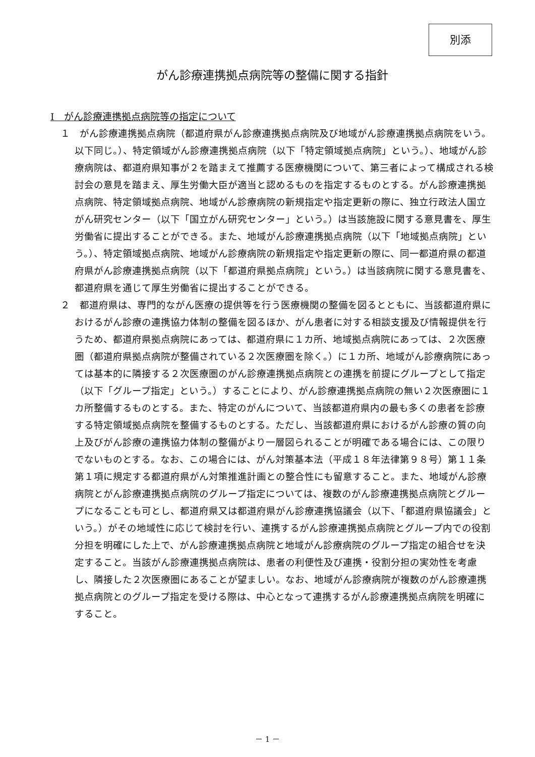別添
がん診療連携拠点病院等の整備に関する指針
Ⅰ　がん診療連携拠点病院等の指定について
１　がん診療連携拠点病院（都道府県がん診療連携拠点病院及び地域がん診療連携拠点病院をいう。以下同じ。）、特定領域がん診療連携拠点病院（以下「特定領域拠点病院」という。）、地域がん診療病院は、都道府県知事が２を踏まえて推薦する医療機関について、第三者によって構成される検討会の意見を踏まえ、厚生労働大臣が適当と認めるものを指定するものとする。がん診療連携拠点病院、特定領域拠点病院、地域がん診療病院の新規指定や指定更新の際に、独立行政法人国立がん研究センター（以下「国立がん研究センター」という。）は当該施設に関する意見書を、厚生労働省に提出することができる。また、地域がん診療連携拠点病院（以下「地域拠点病院」という。）、特定領域拠点病院、地域がん診療病院の新規指定や指定更新の際に、同一都道府県の都道府県がん診療連携拠点病院（以下「都道府県拠点病院」という。）は当該病院に関する意見書を、都道府県を通じて厚生労働省に提出することができる。
２　都道府県は、専門的ながん医療の提供等を行う医療機関の整備を図るとともに、当該都道府県におけるがん診療の連携協力体制の整備を図るほか、がん患者に対する相談支援及び情報提供を行うため、都道府県拠点病院にあっては、都道府県に１カ所、地域拠点病院にあっては、２次医療圏（都道府県拠点病院が整備されている２次医療圏を除く。）に１カ所、地域がん診療病院にあっては基本的に隣接する２次医療圏のがん診療連携拠点病院との連携を前提にグループとして指定（以下「グループ指定」という。）することにより、がん診療連携拠点病院の無い２次医療圏に１カ所整備するものとする。また、特定のがんについて、当該都道府県内の最も多くの患者を診療する特定領域拠点病院を整備するものとする。ただし、当該都道府県におけるがん診療の質の向上及びがん診療の連携協力体制の整備がより一層図られることが明確である場合には、この限りでないものとする。なお、この場合には、がん対策基本法（平成１８年法律第９８号）第１１条第１項に規定する都道府県がん対策推進計画との整合性にも留意すること。また、地域がん診療病院とがん診療連携拠点病院のグループ指定については、複数のがん診療連携拠点病院とグループになることも可とし、都道府県又は都道府県がん診療連携協議会（以下、「都道府県協議会」という。）がその地域性に応じて検討を行い、連携するがん診療連携拠点病院とグループ内での役割分担を明確にした上で、がん診療連携拠点病院と地域がん診療病院のグループ指定の組合せを決定すること。当該がん診療連携拠点病院は、患者の利便性及び連携・役割分担の実効性を考慮し、隣接した２次医療圏にあることが望ましい。なお、地域がん診療病院が複数のがん診療連携拠点病院とのグループ指定を受ける際は、中心となって連携するがん診療連携拠点病院を明確にすること。
－ 1 －